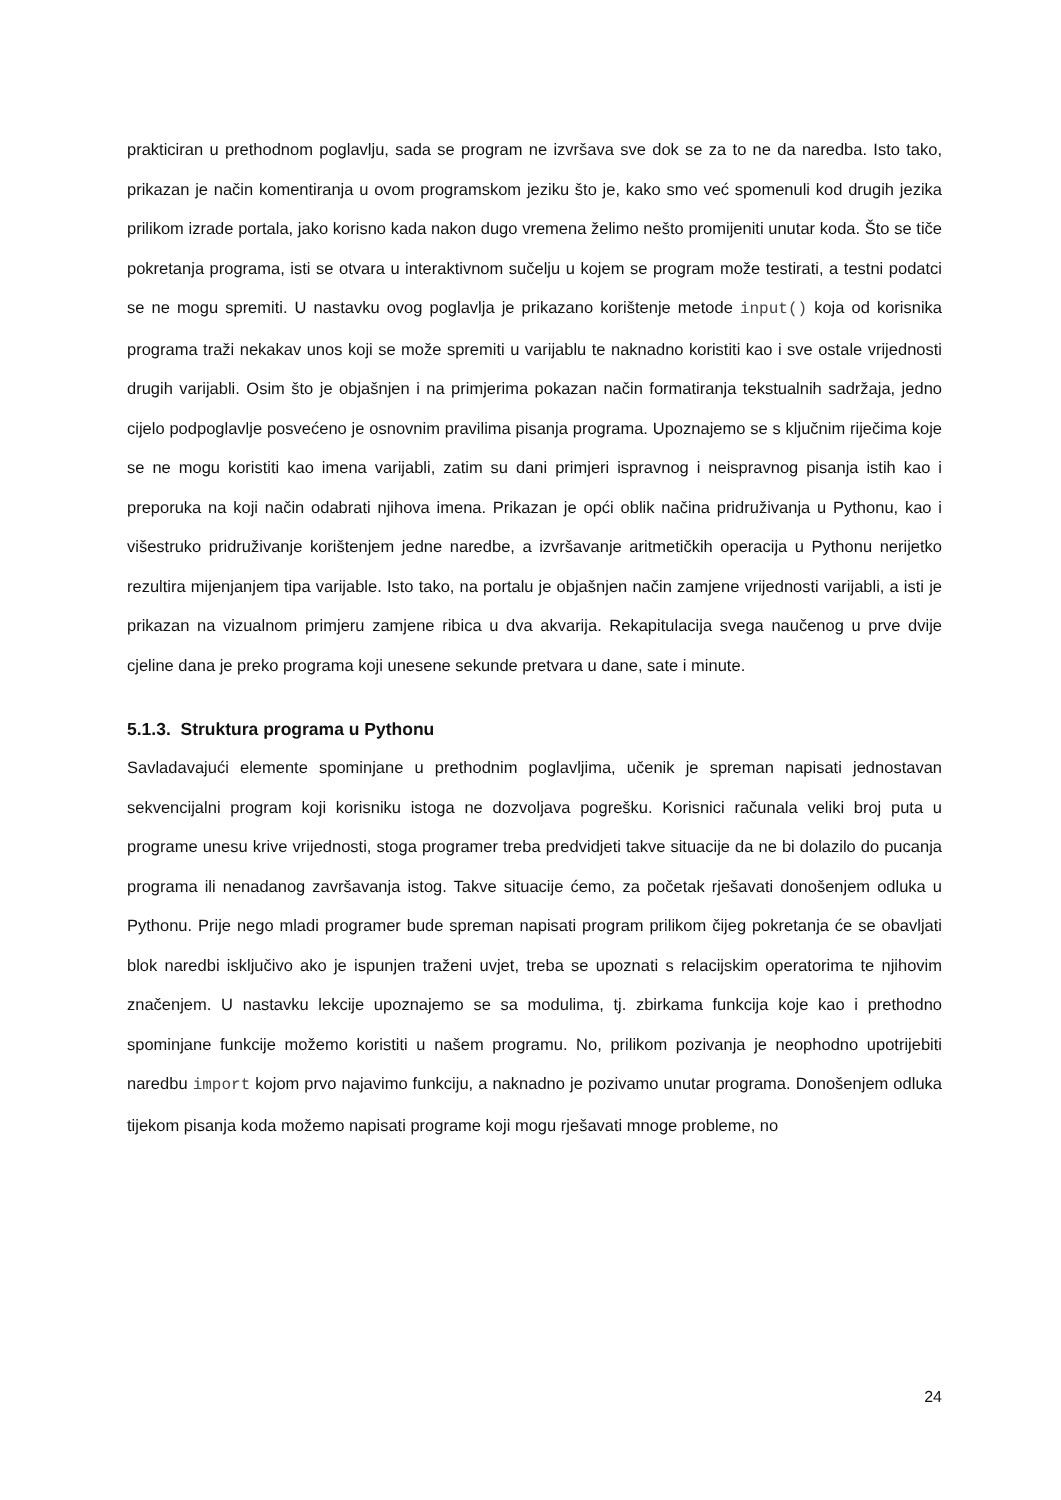prakticiran u prethodnom poglavlju, sada se program ne izvršava sve dok se za to ne da naredba. Isto tako, prikazan je način komentiranja u ovom programskom jeziku što je, kako smo već spomenuli kod drugih jezika prilikom izrade portala, jako korisno kada nakon dugo vremena želimo nešto promijeniti unutar koda. Što se tiče pokretanja programa, isti se otvara u interaktivnom sučelju u kojem se program može testirati, a testni podatci se ne mogu spremiti. U nastavku ovog poglavlja je prikazano korištenje metode input() koja od korisnika programa traži nekakav unos koji se može spremiti u varijablu te naknadno koristiti kao i sve ostale vrijednosti drugih varijabli. Osim što je objašnjen i na primjerima pokazan način formatiranja tekstualnih sadržaja, jedno cijelo podpoglavlje posvećeno je osnovnim pravilima pisanja programa. Upoznajemo se s ključnim riječima koje se ne mogu koristiti kao imena varijabli, zatim su dani primjeri ispravnog i neispravnog pisanja istih kao i preporuka na koji način odabrati njihova imena. Prikazan je opći oblik načina pridruživanja u Pythonu, kao i višestruko pridruživanje korištenjem jedne naredbe, a izvršavanje aritmetičkih operacija u Pythonu nerijetko rezultira mijenjanjem tipa varijable. Isto tako, na portalu je objašnjen način zamjene vrijednosti varijabli, a isti je prikazan na vizualnom primjeru zamjene ribica u dva akvarija. Rekapitulacija svega naučenog u prve dvije cjeline dana je preko programa koji unesene sekunde pretvara u dane, sate i minute.
5.1.3. Struktura programa u Pythonu
Savladavajući elemente spominjane u prethodnim poglavljima, učenik je spreman napisati jednostavan sekvencijalni program koji korisniku istoga ne dozvoljava pogrešku. Korisnici računala veliki broj puta u programe unesu krive vrijednosti, stoga programer treba predvidjeti takve situacije da ne bi dolazilo do pucanja programa ili nenadanog završavanja istog. Takve situacije ćemo, za početak rješavati donošenjem odluka u Pythonu. Prije nego mladi programer bude spreman napisati program prilikom čijeg pokretanja će se obavljati blok naredbi isključivo ako je ispunjen traženi uvjet, treba se upoznati s relacijskim operatorima te njihovim značenjem. U nastavku lekcije upoznajemo se sa modulima, tj. zbirkama funkcija koje kao i prethodno spominjane funkcije možemo koristiti u našem programu. No, prilikom pozivanja je neophodno upotrijebiti naredbu import kojom prvo najavimo funkciju, a naknadno je pozivamo unutar programa. Donošenjem odluka tijekom pisanja koda možemo napisati programe koji mogu rješavati mnoge probleme, no
24